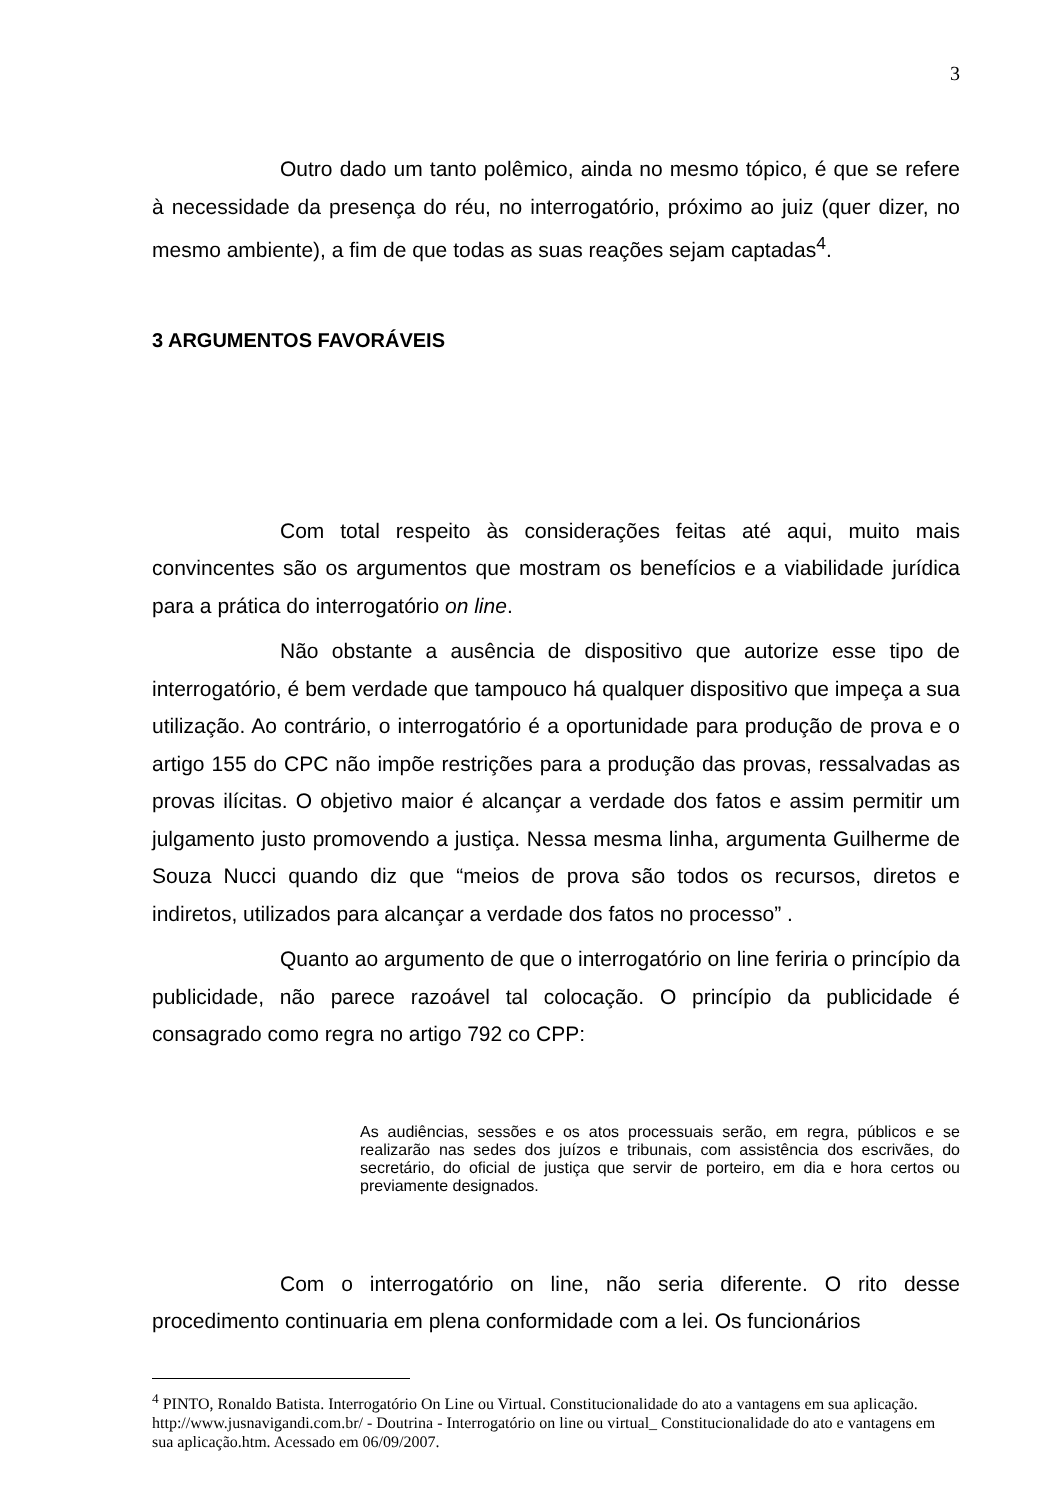3
Outro dado um tanto polêmico, ainda no mesmo tópico, é que se refere à necessidade da presença do réu, no interrogatório, próximo ao juiz (quer dizer, no mesmo ambiente), a fim de que todas as suas reações sejam captadas<sup>4</sup>.
3 ARGUMENTOS FAVORÁVEIS
Com total respeito às considerações feitas até aqui, muito mais convincentes são os argumentos que mostram os benefícios e a viabilidade jurídica para a prática do interrogatório on line.
Não obstante a ausência de dispositivo que autorize esse tipo de interrogatório, é bem verdade que tampouco há qualquer dispositivo que impeça a sua utilização. Ao contrário, o interrogatório é a oportunidade para produção de prova e o artigo 155 do CPC não impõe restrições para a produção das provas, ressalvadas as provas ilícitas. O objetivo maior é alcançar a verdade dos fatos e assim permitir um julgamento justo promovendo a justiça. Nessa mesma linha, argumenta Guilherme de Souza Nucci quando diz que “meios de prova são todos os recursos, diretos e indiretos, utilizados para alcançar a verdade dos fatos no processo” .
Quanto ao argumento de que o interrogatório on line feriria o princípio da publicidade, não parece razoável tal colocação. O princípio da publicidade é consagrado como regra no artigo 792 co CPP:
As audiências, sessões e os atos processuais serão, em regra, públicos e se realizarão nas sedes dos juízos e tribunais, com assistência dos escrivães, do secretário, do oficial de justiça que servir de porteiro, em dia e hora certos ou previamente designados.
Com o interrogatório on line, não seria diferente. O rito desse procedimento continuaria em plena conformidade com a lei. Os funcionários
<sup>4</sup> PINTO, Ronaldo Batista. Interrogatório On Line ou Virtual. Constitucionalidade do ato a vantagens em sua aplicação. http://www.jusnavigandi.com.br/ - Doutrina - Interrogatório on line ou virtual_ Constitucionalidade do ato e vantagens em sua aplicação.htm. Acessado em 06/09/2007.